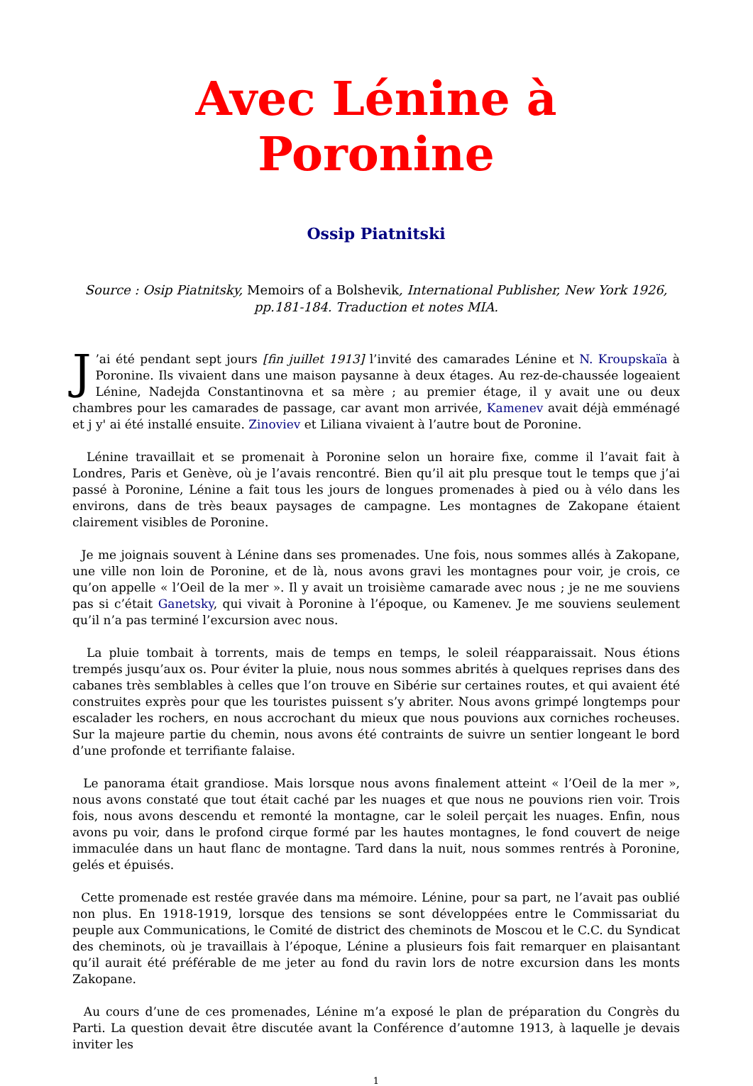Avec Lénine à Poronine
Ossip Piatnitski
Source : Osip Piatnitsky, Memoirs of a Bolshevik, International Publisher, New York 1926, pp.181-184. Traduction et notes MIA.
J’ai été pendant sept jours [fin juillet 1913] l’invité des camarades Lénine et N. Kroupskaïa à Poronine. Ils vivaient dans une maison paysanne à deux étages. Au rez-de-chaussée logeaient Lénine, Nadejda Constantinovna et sa mère ; au premier étage, il y avait une ou deux chambres pour les camarades de passage, car avant mon arrivée, Kamenev avait déjà emménagé et j y' ai été installé ensuite. Zinoviev et Liliana vivaient à l’autre bout de Poronine.
Lénine travaillait et se promenait à Poronine selon un horaire fixe, comme il l’avait fait à Londres, Paris et Genève, où je l’avais rencontré. Bien qu’il ait plu presque tout le temps que j’ai passé à Poronine, Lénine a fait tous les jours de longues promenades à pied ou à vélo dans les environs, dans de très beaux paysages de campagne. Les montagnes de Zakopane étaient clairement visibles de Poronine.
Je me joignais souvent à Lénine dans ses promenades. Une fois, nous sommes allés à Zakopane, une ville non loin de Poronine, et de là, nous avons gravi les montagnes pour voir, je crois, ce qu’on appelle « l’Oeil de la mer ». Il y avait un troisième camarade avec nous ; je ne me souviens pas si c’était Ganetsky, qui vivait à Poronine à l’époque, ou Kamenev. Je me souviens seulement qu’il n’a pas terminé l’excursion avec nous.
La pluie tombait à torrents, mais de temps en temps, le soleil réapparaissait. Nous étions trempés jusqu’aux os. Pour éviter la pluie, nous nous sommes abrités à quelques reprises dans des cabanes très semblables à celles que l’on trouve en Sibérie sur certaines routes, et qui avaient été construites exprès pour que les touristes puissent s’y abriter. Nous avons grimpé longtemps pour escalader les rochers, en nous accrochant du mieux que nous pouvions aux corniches rocheuses. Sur la majeure partie du chemin, nous avons été contraints de suivre un sentier longeant le bord d’une profonde et terrifiante falaise.
Le panorama était grandiose. Mais lorsque nous avons finalement atteint « l’Oeil de la mer », nous avons constaté que tout était caché par les nuages et que nous ne pouvions rien voir. Trois fois, nous avons descendu et remonté la montagne, car le soleil perçait les nuages. Enfin, nous avons pu voir, dans le profond cirque formé par les hautes montagnes, le fond couvert de neige immaculée dans un haut flanc de montagne. Tard dans la nuit, nous sommes rentrés à Poronine, gelés et épuisés.
Cette promenade est restée gravée dans ma mémoire. Lénine, pour sa part, ne l’avait pas oublié non plus. En 1918-1919, lorsque des tensions se sont développées entre le Commissariat du peuple aux Communications, le Comité de district des cheminots de Moscou et le C.C. du Syndicat des cheminots, où je travaillais à l’époque, Lénine a plusieurs fois fait remarquer en plaisantant qu’il aurait été préférable de me jeter au fond du ravin lors de notre excursion dans les monts Zakopane.
Au cours d’une de ces promenades, Lénine m’a exposé le plan de préparation du Congrès du Parti. La question devait être discutée avant la Conférence d’automne 1913, à laquelle je devais inviter les
1